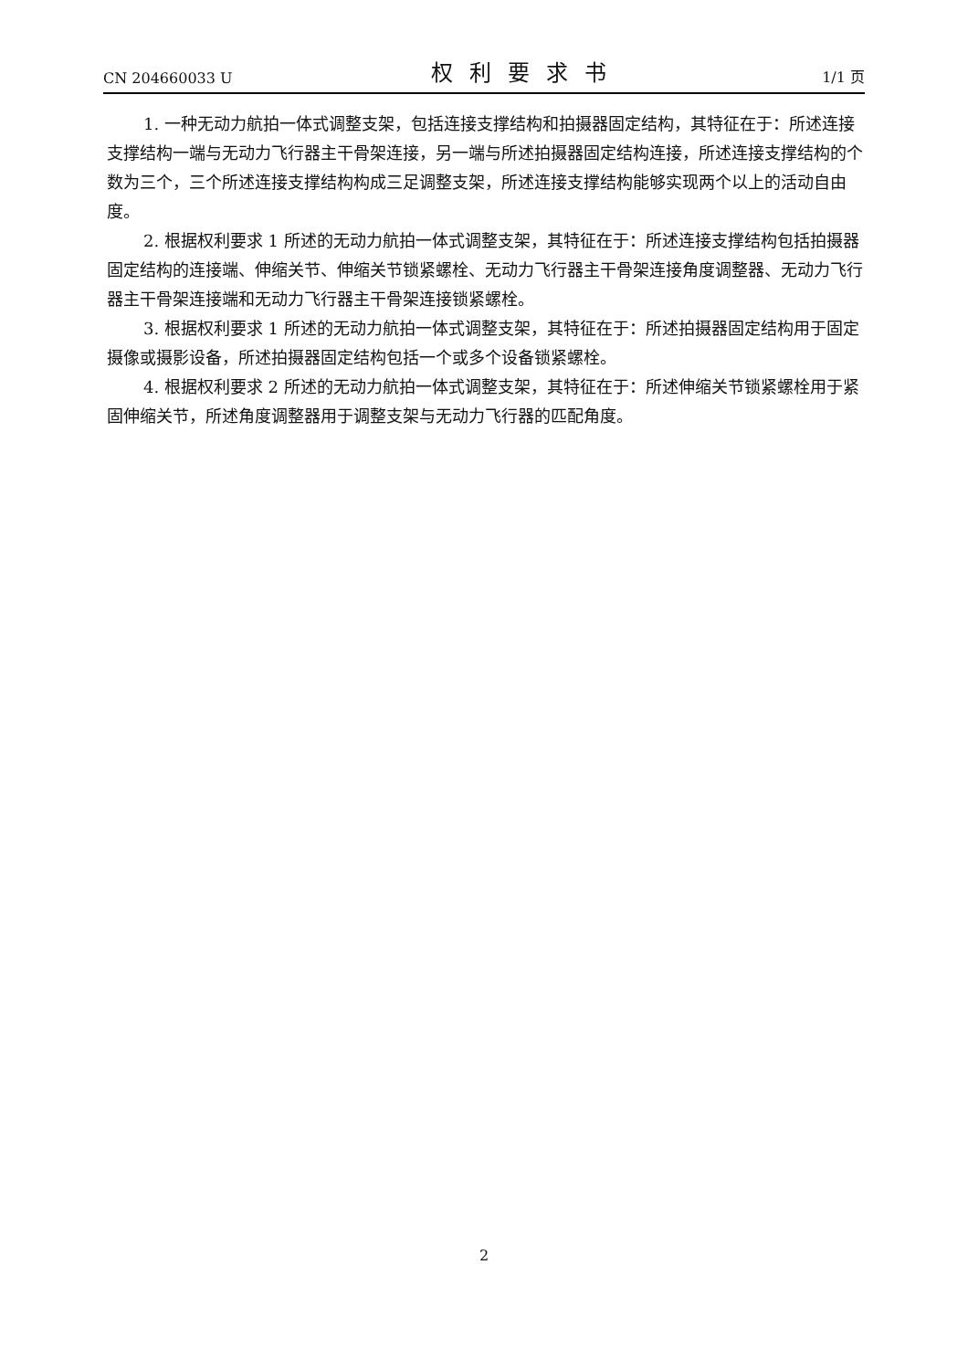CN 204660033 U 权利要求书 1/1 页
1. 一种无动力航拍一体式调整支架，包括连接支撑结构和拍摄器固定结构，其特征在于：所述连接支撑结构一端与无动力飞行器主干骨架连接，另一端与所述拍摄器固定结构连接，所述连接支撑结构的个数为三个，三个所述连接支撑结构构成三足调整支架，所述连接支撑结构能够实现两个以上的活动自由度。
2. 根据权利要求 1 所述的无动力航拍一体式调整支架，其特征在于：所述连接支撑结构包括拍摄器固定结构的连接端、伸缩关节、伸缩关节锁紧螺栓、无动力飞行器主干骨架连接角度调整器、无动力飞行器主干骨架连接端和无动力飞行器主干骨架连接锁紧螺栓。
3. 根据权利要求 1 所述的无动力航拍一体式调整支架，其特征在于：所述拍摄器固定结构用于固定摄像或摄影设备，所述拍摄器固定结构包括一个或多个设备锁紧螺栓。
4. 根据权利要求 2 所述的无动力航拍一体式调整支架，其特征在于：所述伸缩关节锁紧螺栓用于紧固伸缩关节，所述角度调整器用于调整支架与无动力飞行器的匹配角度。
2